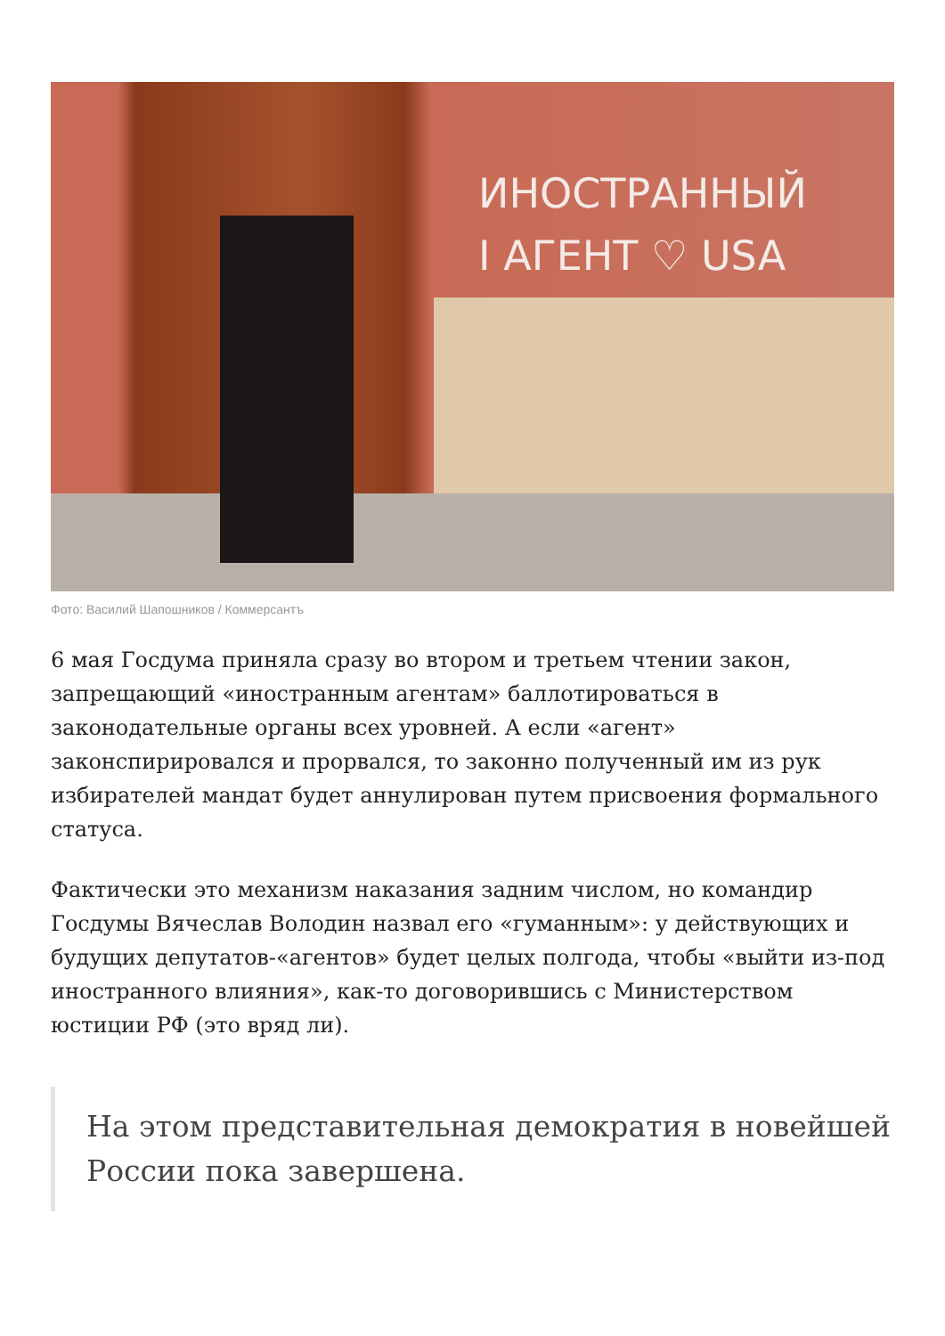ИНОСТРАННЫЙ
I АГЕНТ ♡ USA
Фото: Василий Шапошников / Коммерсантъ
6 мая Госдума приняла сразу во втором и третьем чтении закон, запрещающий «иностранным агентам» баллотироваться в законодательные органы всех уровней. А если «агент» законспирировался и прорвался, то законно полученный им из рук избирателей мандат будет аннулирован путем присвоения формального статуса.
Фактически это механизм наказания задним числом, но командир Госдумы Вячеслав Володин назвал его «гуманным»: у действующих и будущих депутатов-«агентов» будет целых полгода, чтобы «выйти из-под иностранного влияния», как-то договорившись с Министерством юстиции РФ (это вряд ли).
На этом представительная демократия в новейшей России пока завершена.